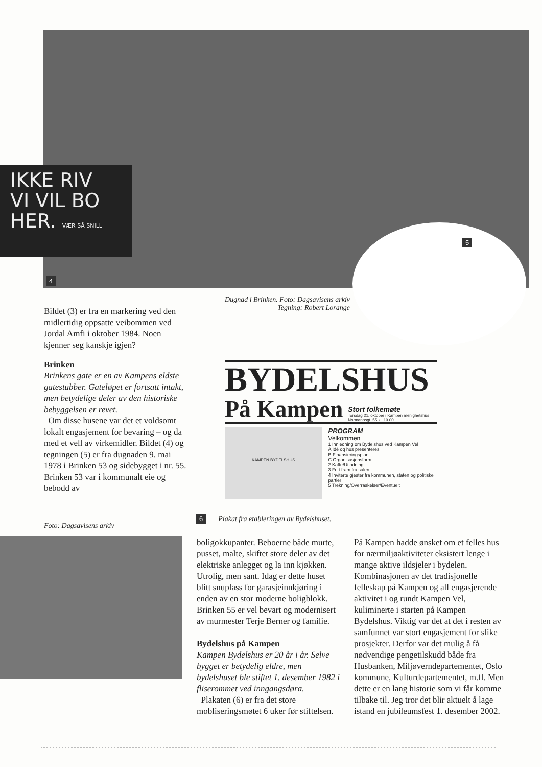IKKE RIV
VI VIL BO
HER. VÆR SÅ SNILL
4
5
Dugnad i Brinken. Foto: Dagsavisens arkiv
Tegning: Robert Lorange
Bildet (3) er fra en markering ved den midlertidig oppsatte veibommen ved Jordal Amfi i oktober 1984. Noen kjenner seg kanskje igjen?
Brinken
Brinkens gate er en av Kampens eldste gatestubber. Gateløpet er fortsatt intakt, men betydelige deler av den historiske bebyggelsen er revet.
Om disse husene var det et voldsomt lokalt engasjement for bevaring – og da med et vell av virkemidler. Bildet (4) og tegningen (5) er fra dugnaden 9. mai 1978 i Brinken 53 og sidebygget i nr. 55. Brinken 53 var i kommunalt eie og bebodd av
BYDELSHUS
På Kampen Stort folkemøte
Torsdag 21. oktober i Kampen menighetshus
Normannsgt. 55 kl. 19.00.
KAMPEN BYDELSHUS
PROGRAM
Velkommen
1 Innledning om Bydelshus ved Kampen Vel
A Idé og hus presenteres
B Finansieringsplan
C Organisasjonsform
2 Kaffe/Utlodning
3 Fritt fram fra salen
4 Inviterte gjester fra kommunen, staten og politiske partier
5 Trekning/Overraskelser/Eventuelt
6 Plakat fra etableringen av Bydelshuset.
Foto: Dagsavisens arkiv
boligokkupanter. Beboerne både murte, pusset, malte, skiftet store deler av det elektriske anlegget og la inn kjøkken. Utrolig, men sant. Idag er dette huset blitt snuplass for garasjeinnkjøring i enden av en stor moderne boligblokk. Brinken 55 er vel bevart og modernisert av murmester Terje Berner og familie.
Bydelshus på Kampen
Kampen Bydelshus er 20 år i år. Selve bygget er betydelig eldre, men bydelshuset ble stiftet 1. desember 1982 i fliserommet ved inngangsdøra.
Plakaten (6) er fra det store mobliseringsmøtet 6 uker før stiftelsen.
På Kampen hadde ønsket om et felles hus for nærmiljøaktiviteter eksistert lenge i mange aktive ildsjeler i bydelen. Kombinasjonen av det tradisjonelle felleskap på Kampen og all engasjerende aktivitet i og rundt Kampen Vel, kuliminerte i starten på Kampen Bydelshus. Viktig var det at det i resten av samfunnet var stort engasjement for slike prosjekter. Derfor var det mulig å få nødvendige pengetilskudd både fra Husbanken, Miljøverndepartementet, Oslo kommune, Kulturdepartementet, m.fl. Men dette er en lang historie som vi får komme tilbake til. Jeg tror det blir aktuelt å lage istand en jubileumsfest 1. desember 2002.